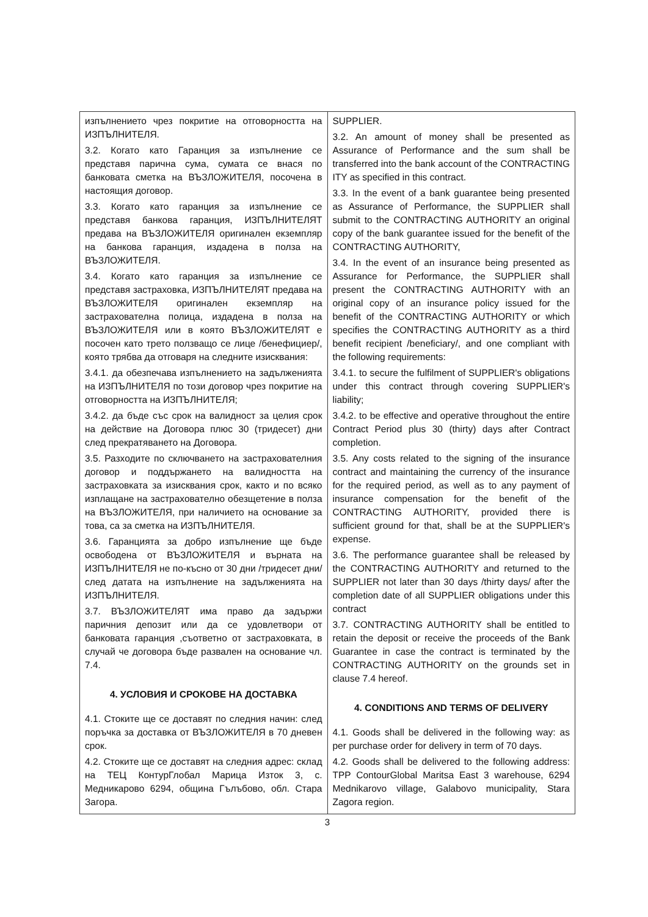| изпълнението чрез покритие на отговорността на ИЗПЪЛНИТЕЛЯ. 3.2. Когато като Гаранция за изпълнение се представя парична сума, сумата се внася по банковата сметка на ВЪЗЛОЖИТЕЛЯ, посочена в настоящия договор. 3.3. Когато като гаранция за изпълнение се представя банкова гаранция, ИЗПЪЛНИТЕЛЯТ предава на ВЪЗЛОЖИТЕЛЯ оригинален екземпляр на банкова гаранция, издадена в полза на ВЪЗЛОЖИТЕЛЯ. 3.4. Когато като гаранция за изпълнение се представя застраховка, ИЗПЪЛНИТЕЛЯТ предава на ВЪЗЛОЖИТЕЛЯ оригинален екземпляр на застрахователна полица, издадена в полза на ВЪЗЛОЖИТЕЛЯ или в която ВЪЗЛОЖИТЕЛЯТ е посочен като трето ползващо се лице /бенефициер/, която трябва да отговаря на следните изисквания: 3.4.1. да обезпечава изпълнението на задълженията на ИЗПЪЛНИТЕЛЯ по този договор чрез покритие на отговорността на ИЗПЪЛНИТЕЛЯ; 3.4.2. да бъде със срок на валидност за целия срок на действие на Договора плюс 30 (тридесет) дни след прекратяването на Договора. 3.5. Разходите по сключването на застрахователния договор и поддържането на валидността на застраховката за изисквания срок, както и по всяко изплащане на застрахователно обезщетение в полза на ВЪЗЛОЖИТЕЛЯ, при наличието на основание за това, са за сметка на ИЗПЪЛНИТЕЛЯ. 3.6. Гаранцията за добро изпълнение ще бъде освободена от ВЪЗЛОЖИТЕЛЯ и върната на ИЗПЪЛНИТЕЛЯ не по-късно от 30 дни /тридесет дни/ след датата на изпълнение на задълженията на ИЗПЪЛНИТЕЛЯ. 3.7. ВЪЗЛОЖИТЕЛЯТ има право да задържи паричния депозит или да се удовлетвори от банковата гаранция ,съответно от застраховката, в случай че договора бъде развален на основание чл. 7.4. 4. УСЛОВИЯ И СРОКОВЕ НА ДОСТАВКА 4.1. Стоките ще се доставят по следния начин: след поръчка за доставка от ВЪЗЛОЖИТЕЛЯ в 70 дневен срок. 4.2. Стоките ще се доставят на следния адрес: склад на ТЕЦ КонтурГлобал Марица Изток 3, с. Медникарово 6294, община Гълъбово, обл. Стара Загора. | SUPPLIER. 3.2. An amount of money shall be presented as Assurance of Performance and the sum shall be transferred into the bank account of the CONTRACTING ITY as specified in this contract. 3.3. In the event of a bank guarantee being presented as Assurance of Performance, the SUPPLIER shall submit to the CONTRACTING AUTHORITY an original copy of the bank guarantee issued for the benefit of the CONTRACTING AUTHORITY, 3.4. In the event of an insurance being presented as Assurance for Performance, the SUPPLIER shall present the CONTRACTING AUTHORITY with an original copy of an insurance policy issued for the benefit of the CONTRACTING AUTHORITY or which specifies the CONTRACTING AUTHORITY as a third benefit recipient /beneficiary/, and one compliant with the following requirements: 3.4.1. to secure the fulfilment of SUPPLIER's obligations under this contract through covering SUPPLIER's liability; 3.4.2. to be effective and operative throughout the entire Contract Period plus 30 (thirty) days after Contract completion. 3.5. Any costs related to the signing of the insurance contract and maintaining the currency of the insurance for the required period, as well as to any payment of insurance compensation for the benefit of the CONTRACTING AUTHORITY, provided there is sufficient ground for that, shall be at the SUPPLIER's expense. 3.6. The performance guarantee shall be released by the CONTRACTING AUTHORITY and returned to the SUPPLIER not later than 30 days /thirty days/ after the completion date of all SUPPLIER obligations under this contract 3.7. CONTRACTING AUTHORITY shall be entitled to retain the deposit or receive the proceeds of the Bank Guarantee in case the contract is terminated by the CONTRACTING AUTHORITY on the grounds set in clause 7.4 hereof. 4. CONDITIONS AND TERMS OF DELIVERY 4.1. Goods shall be delivered in the following way: as per purchase order for delivery in term of 70 days. 4.2. Goods shall be delivered to the following address: TPP ContourGlobal Maritsa East 3 warehouse, 6294 Mednikarovo village, Galabovo municipality, Stara Zagora region. |
3